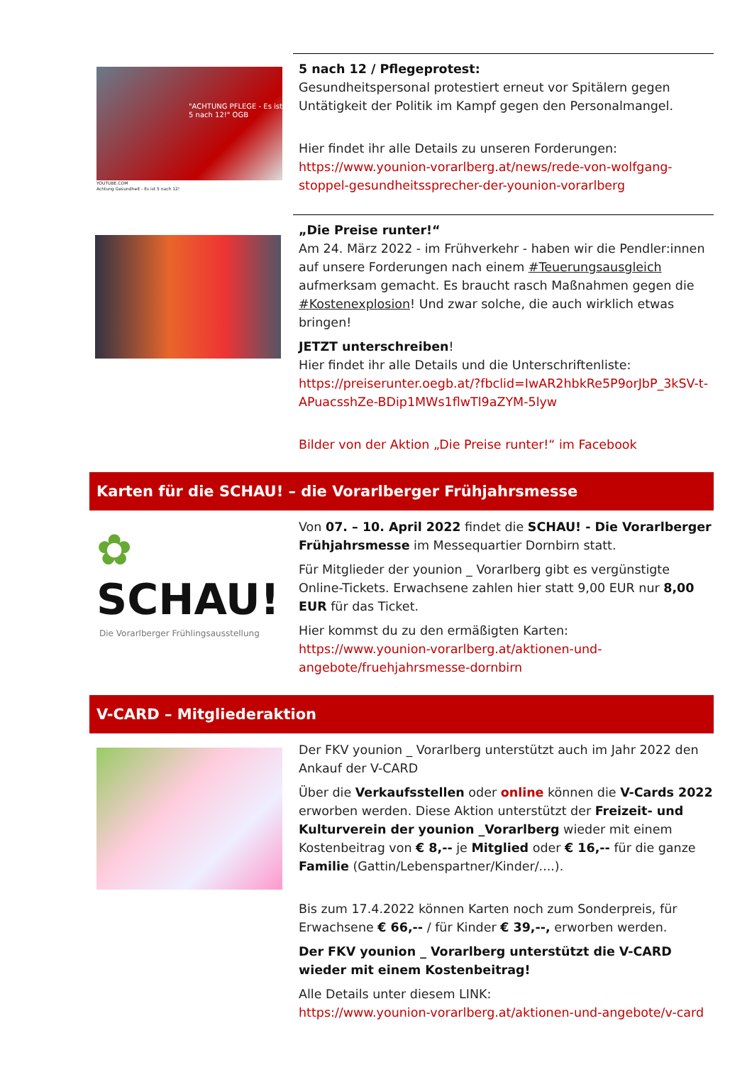"ACHTUNG PFLEGE - Es ist 5 nach 12!" OGB
YOUTUBE.COM
Achtung Gesundheit - Es ist 5 nach 12!
5 nach 12 / Pflegeprotest:
Gesundheitspersonal protestiert erneut vor Spitälern gegen Untätigkeit der Politik im Kampf gegen den Personalmangel.
Hier findet ihr alle Details zu unseren Forderungen:
https://www.younion-vorarlberg.at/news/rede-von-wolfgang-stoppel-gesundheitssprecher-der-younion-vorarlberg
„Die Preise runter!“
Am 24. März 2022 - im Frühverkehr - haben wir die Pendler:innen auf unsere Forderungen nach einem #Teuerungsausgleich aufmerksam gemacht. Es braucht rasch Maßnahmen gegen die #Kostenexplosion! Und zwar solche, die auch wirklich etwas bringen!
JETZT unterschreiben!
Hier findet ihr alle Details und die Unterschriftenliste:
https://preiserunter.oegb.at/?fbclid=IwAR2hbkRe5P9orJbP_3kSV-t-APuacsshZe-BDip1MWs1flwTl9aZYM-5lyw
Bilder von der Aktion „Die Preise runter!“ im Facebook
Karten für die SCHAU! – die Vorarlberger Frühjahrsmesse
✿ SCHAU!
Die Vorarlberger Frühlingsausstellung
Von 07. – 10. April 2022 findet die SCHAU! - Die Vorarlberger Frühjahrsmesse im Messequartier Dornbirn statt.
Für Mitglieder der younion _ Vorarlberg gibt es vergünstigte Online-Tickets. Erwachsene zahlen hier statt 9,00 EUR nur 8,00 EUR für das Ticket.
Hier kommst du zu den ermäßigten Karten:
https://www.younion-vorarlberg.at/aktionen-und-angebote/fruehjahrsmesse-dornbirn
V-CARD – Mitgliederaktion
Der FKV younion _ Vorarlberg unterstützt auch im Jahr 2022 den Ankauf der V-CARD
Über die Verkaufsstellen oder online können die V-Cards 2022 erworben werden. Diese Aktion unterstützt der Freizeit- und Kulturverein der younion _Vorarlberg wieder mit einem Kostenbeitrag von € 8,-- je Mitglied oder € 16,-- für die ganze Familie (Gattin/Lebenspartner/Kinder/....).
Bis zum 17.4.2022 können Karten noch zum Sonderpreis, für Erwachsene € 66,-- / für Kinder € 39,--, erworben werden.
Der FKV younion _ Vorarlberg unterstützt die V-CARD wieder mit einem Kostenbeitrag!
Alle Details unter diesem LINK:
https://www.younion-vorarlberg.at/aktionen-und-angebote/v-card